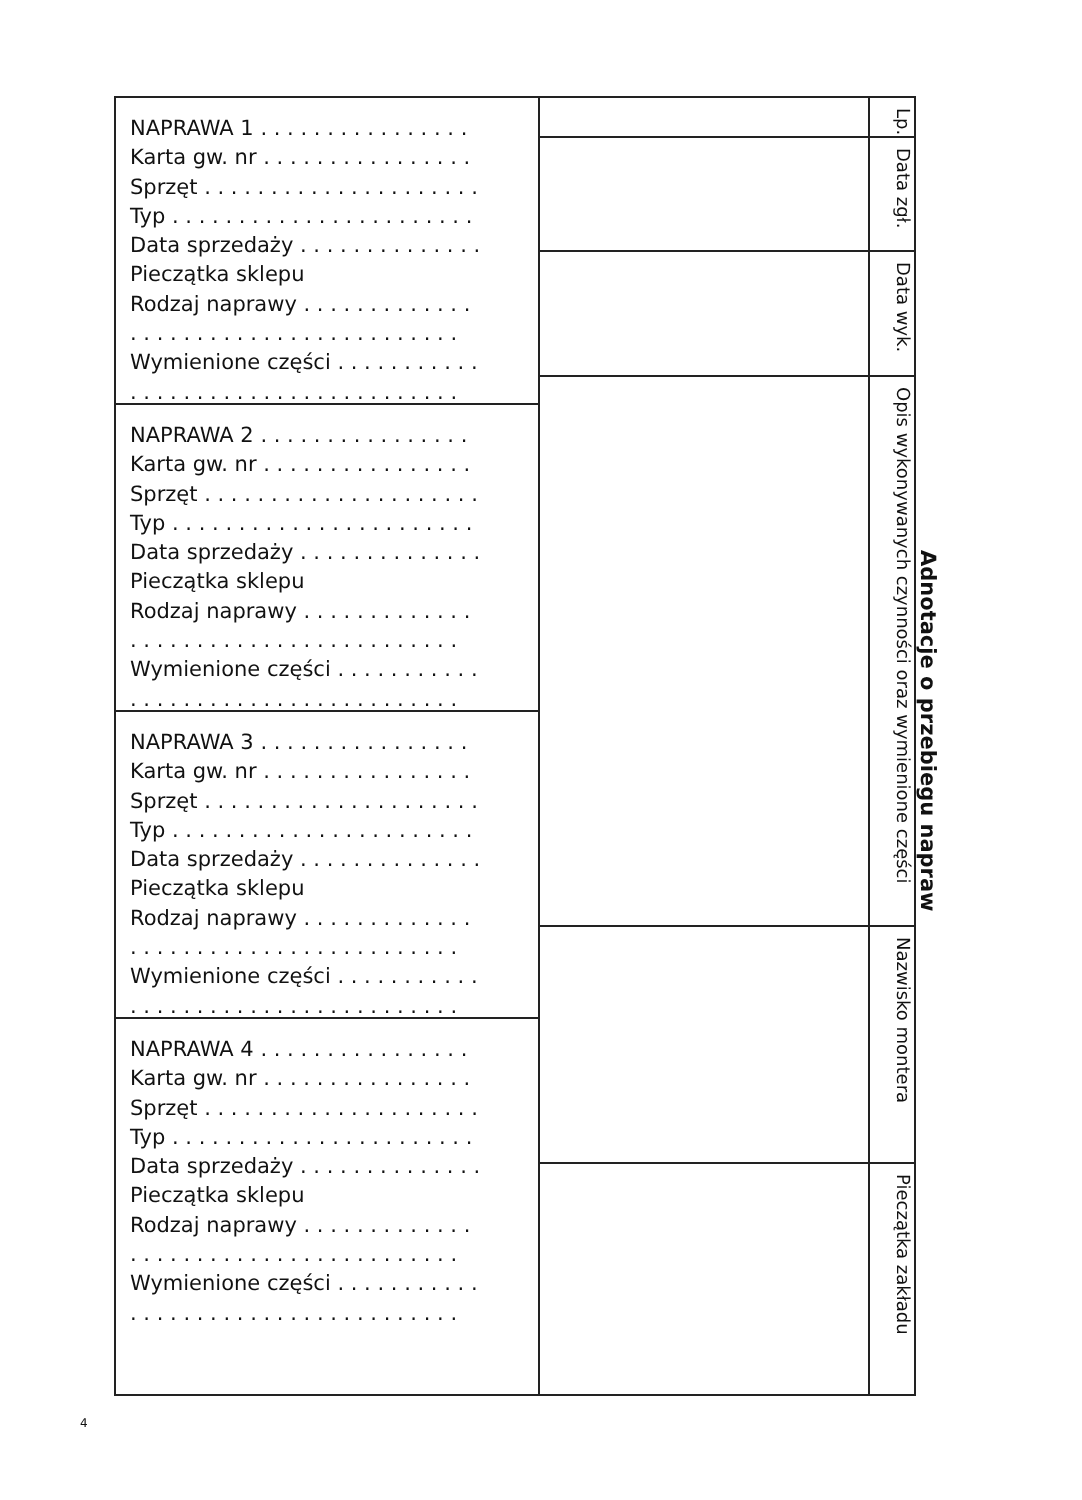NAPRAWA 1 . . . . . . . . . . . . . . . .
Karta gw. nr . . . . . . . . . . . . . . . .
Sprzęt . . . . . . . . . . . . . . . . . . . . .
Typ . . . . . . . . . . . . . . . . . . . . . . .
Data sprzedaży . . . . . . . . . . . . . .
Pieczątka sklepu
Rodzaj naprawy . . . . . . . . . . . . .
. . . . . . . . . . . . . . . . . . . . . . . . .
Wymienione części . . . . . . . . . . .
. . . . . . . . . . . . . . . . . . . . . . . . .
NAPRAWA 2 . . . . . . . . . . . . . . . .
Karta gw. nr . . . . . . . . . . . . . . . .
Sprzęt . . . . . . . . . . . . . . . . . . . . .
Typ . . . . . . . . . . . . . . . . . . . . . . .
Data sprzedaży . . . . . . . . . . . . . .
Pieczątka sklepu
Rodzaj naprawy . . . . . . . . . . . . .
. . . . . . . . . . . . . . . . . . . . . . . . .
Wymienione części . . . . . . . . . . .
. . . . . . . . . . . . . . . . . . . . . . . . .
NAPRAWA 3 . . . . . . . . . . . . . . . .
Karta gw. nr . . . . . . . . . . . . . . . .
Sprzęt . . . . . . . . . . . . . . . . . . . . .
Typ . . . . . . . . . . . . . . . . . . . . . . .
Data sprzedaży . . . . . . . . . . . . . .
Pieczątka sklepu
Rodzaj naprawy . . . . . . . . . . . . .
. . . . . . . . . . . . . . . . . . . . . . . . .
Wymienione części . . . . . . . . . . .
. . . . . . . . . . . . . . . . . . . . . . . . .
NAPRAWA 4 . . . . . . . . . . . . . . . .
Karta gw. nr . . . . . . . . . . . . . . . .
Sprzęt . . . . . . . . . . . . . . . . . . . . .
Typ . . . . . . . . . . . . . . . . . . . . . . .
Data sprzedaży . . . . . . . . . . . . . .
Pieczątka sklepu
Rodzaj naprawy . . . . . . . . . . . . .
. . . . . . . . . . . . . . . . . . . . . . . . .
Wymienione części . . . . . . . . . . .
. . . . . . . . . . . . . . . . . . . . . . . . .
Lp.
Data zgł.
Data wyk.
Opis wykonywanych czynności oraz wymienione części
Nazwisko montera
Pieczątka zakładu
Adnotacje o przebiegu napraw
4